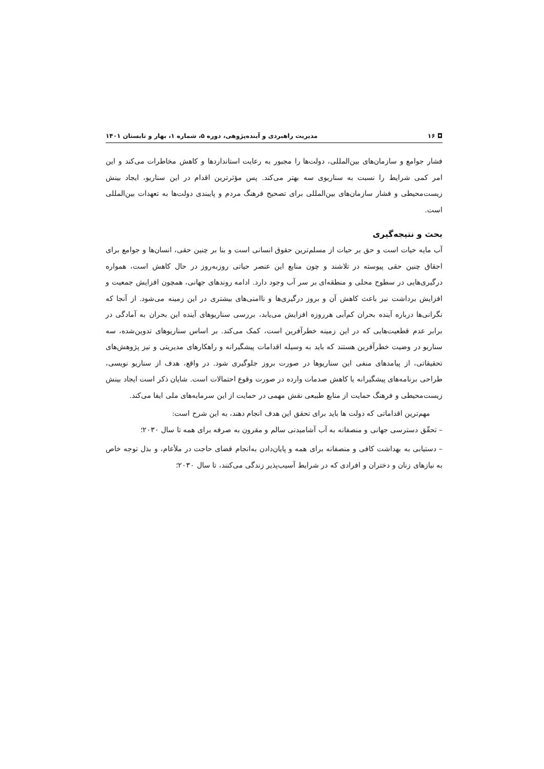◘ ۱۶ مدیریت راهبردی و آینده‌پژوهی، دوره ۵، شماره ۱، بهار و تابستان ۱۴۰۱
فشار جوامع و سازمان‌های بین‌المللی، دولت‌ها را مجبور به رعایت استانداردها و کاهش مخاطرات می‌کند و این امر کمی شرایط را نسبت به سناریوی سه بهتر می‌کند. پس مؤثرترین اقدام در این سناریو، ایجاد بینش زیست‌محیطی و فشار سازمان‌های بین‌المللی برای تصحیح فرهنگ مردم و پایبندی دولت‌ها به تعهدات بین‌المللی است.
بحث و نتیجه‌گیری
آب مایه حیات است و حق بر حیات از مسلم‌ترین حقوق انسانی است و بنا بر چنین حقی، انسان‌ها و جوامع برای احقاق چنین حقی پیوسته در تلاشند و چون منابع این عنصر حیاتی روزبه‌روز در حال کاهش است، همواره درگیری‌هایی در سطوح محلی و منطقه‌ای بر سر آب وجود دارد. ادامه روندهای جهانی، همچون افزایش جمعیت و افزایش برداشت نیز باعث کاهش آن و بروز درگیری‌ها و ناامنی‌های بیشتری در این زمینه می‌شود. از آنجا که نگرانی‌ها درباره آینده بحران کم‌آبی هرروزه افزایش می‌یابد، بررسی سناریوهای آینده این بحران به آمادگی در برابر عدم قطعیت‌هایی که در این زمینه خطرآفرین است، کمک می‌کند. بر اساس سناریوهای تدوین‌شده، سه سناریو در وضیت خطرآفرین هستند که باید به وسیله اقدامات پیشگیرانه و راهکارهای مدیریتی و نیز پژوهش‌های تحقیقاتی، از پیامدهای منفی این سناریوها در صورت بروز جلوگیری شود. در واقع، هدف از سناریو نویسی، طراحی برنامه‌های پیشگیرانه یا کاهش صدمات وارده در صورت وقوع احتمالات است. شایان ذکر است ایجاد بینش زیست‌محیطی و فرهنگ حمایت از منابع طبیعی نقش مهمی در حمایت از این سرمایه‌های ملی ایفا می‌کند.
مهم‌ترین اقداماتی که دولت ها باید برای تحقق این هدف انجام دهند، به این شرح است:
– تحقّق دسترسی جهانی و منصفانه به آب آشامیدنی سالم و مقرون به صرفه برای همه تا سال ۲۰۳۰؛
– دستیابی به بهداشت کافی و منصفانه برای همه و پایان‌دادن به‌انجام قضای حاجت در ملأعام، و بذل توجه خاص به نیازهای زنان و دختران و افرادی که در شرایط آسیب‌پذیر زندگی می‌کنند، تا سال ۲۰۳۰؛